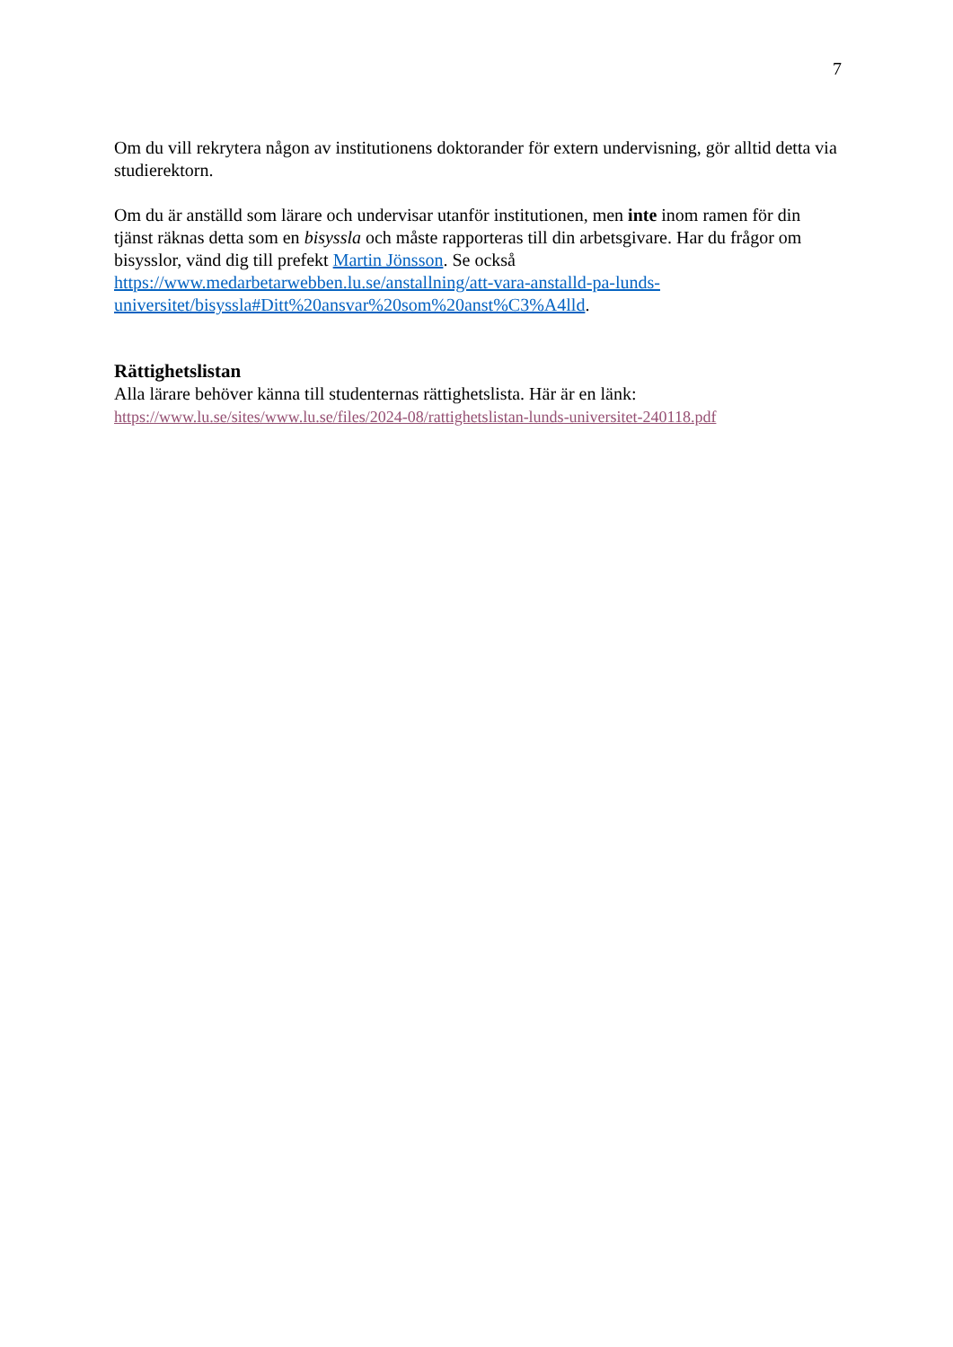7
Om du vill rekrytera någon av institutionens doktorander för extern undervisning, gör alltid detta via studierektorn.
Om du är anställd som lärare och undervisar utanför institutionen, men inte inom ramen för din tjänst räknas detta som en bisyssla och måste rapporteras till din arbetsgivare. Har du frågor om bisysslor, vänd dig till prefekt Martin Jönsson. Se också https://www.medarbetarwebben.lu.se/anstallning/att-vara-anstalld-pa-lunds-universitet/bisyssla#Ditt%20ansvar%20som%20anst%C3%A4lld.
Rättighetslistan
Alla lärare behöver känna till studenternas rättighetslista. Här är en länk:
https://www.lu.se/sites/www.lu.se/files/2024-08/rattighetslistan-lunds-universitet-240118.pdf